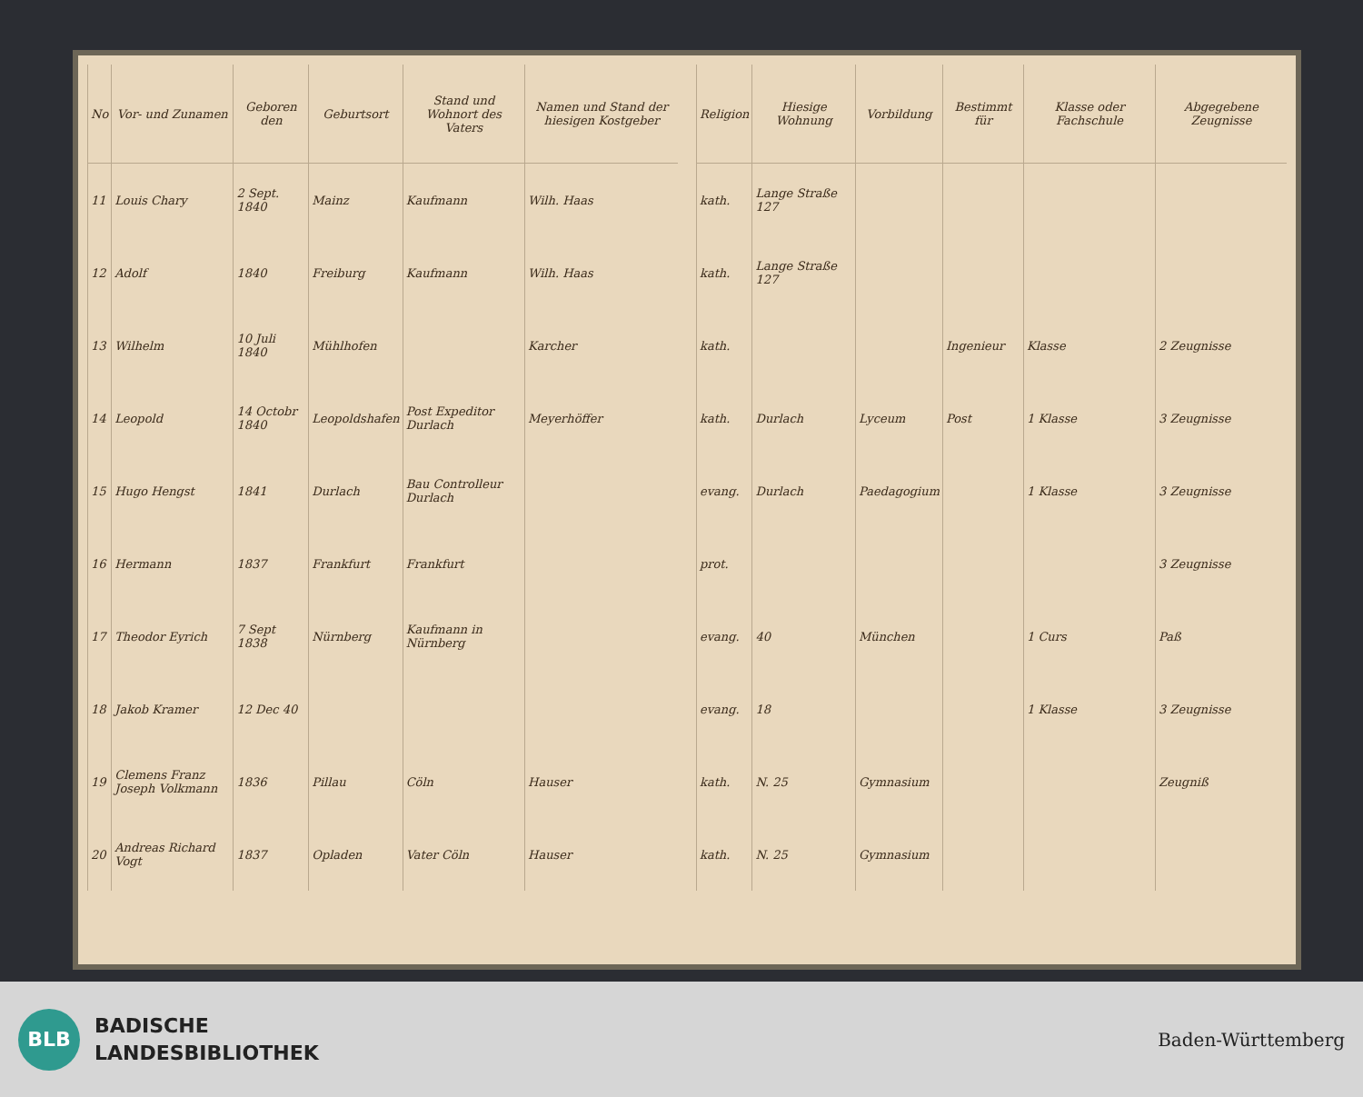| No | Vor- und Zunamen | Geboren den | Geburtsort | Stand und Wohnort des Vaters | Namen und Stand der hiesigen Kostgeber |
| --- | --- | --- | --- | --- | --- |
| 11 | Louis Chary | 2 Sept. 1840 | Mainz | Kaufmann | Wilh. Haas |
| 12 | Adolf | 1840 | Freiburg | Kaufmann | Wilh. Haas |
| 13 | Wilhelm | 10 Juli 1840 | Mühlhofen | | Karcher |
| 14 | Leopold | 14 Octobr 1840 | Leopoldshafen | Post Expeditor Durlach | Meyerhöffer |
| 15 | Hugo Hengst | 1841 | Durlach | Bau Controlleur Durlach | |
| 16 | Hermann | 1837 | Frankfurt | Frankfurt | |
| 17 | Theodor Eyrich | 7 Sept 1838 | Nürnberg | Kaufmann in Nürnberg | |
| 18 | Jakob Kramer | 12 Dec 40 | | | |
| 19 | Clemens Franz Joseph Volkmann | 1836 | Pillau | Cöln | Hauser |
| 20 | Andreas Richard Vogt | 1837 | Opladen | Vater Cöln | Hauser |
| Religion | Hiesige Wohnung | Vorbildung | Bestimmt für | Klasse oder Fachschule | Abgegebene Zeugnisse |
| --- | --- | --- | --- | --- | --- |
| kath. | Lange Straße 127 | | | | |
| kath. | Lange Straße 127 | | | | |
| kath. | | | Ingenieur | Klasse | 2 Zeugnisse |
| kath. | Durlach | Lyceum | Post | 1 Klasse | 3 Zeugnisse |
| evang. | Durlach | Paedagogium | | 1 Klasse | 3 Zeugnisse |
| prot. | | | | | 3 Zeugnisse |
| evang. | 40 | München | | 1 Curs | Paß |
| evang. | 18 | | | 1 Klasse | 3 Zeugnisse |
| kath. | N. 25 | Gymnasium | | | Zeugniß |
| kath. | N. 25 | Gymnasium | | | |
BLB
BADISCHE
LANDESBIBLIOTHEK
Baden-Württemberg